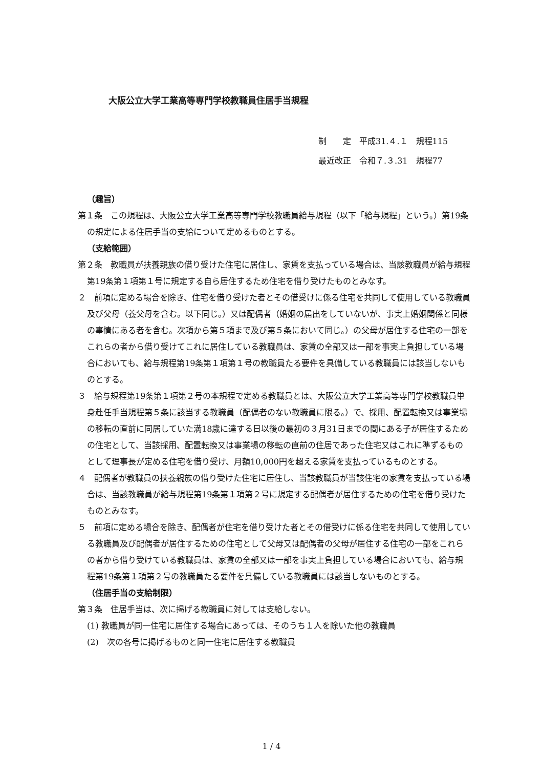大阪公立大学工業高等専門学校教職員住居手当規程
制　　定　平成31.４.１　規程115
最近改正　令和７.３.31　規程77
（趣旨）
第１条　この規程は、大阪公立大学工業高等専門学校教職員給与規程（以下「給与規程」という。）第19条の規定による住居手当の支給について定めるものとする。
（支給範囲）
第２条　教職員が扶養親族の借り受けた住宅に居住し、家賃を支払っている場合は、当該教職員が給与規程第19条第１項第１号に規定する自ら居住するため住宅を借り受けたものとみなす。
２　前項に定める場合を除き、住宅を借り受けた者とその借受けに係る住宅を共同して使用している教職員及び父母（養父母を含む。以下同じ。）又は配偶者（婚姻の届出をしていないが、事実上婚姻関係と同様の事情にある者を含む。次項から第５項まで及び第５条において同じ。）の父母が居住する住宅の一部をこれらの者から借り受けてこれに居住している教職員は、家賃の全部又は一部を事実上負担している場合においても、給与規程第19条第１項第１号の教職員たる要件を具備している教職員には該当しないものとする。
３　給与規程第19条第１項第２号の本規程で定める教職員とは、大阪公立大学工業高等専門学校教職員単身赴任手当規程第５条に該当する教職員（配偶者のない教職員に限る。）で、採用、配置転換又は事業場の移転の直前に同居していた満18歳に達する日以後の最初の３月31日までの間にある子が居住するための住宅として、当該採用、配置転換又は事業場の移転の直前の住居であった住宅又はこれに準ずるものとして理事長が定める住宅を借り受け、月額10,000円を超える家賃を支払っているものとする。
４　配偶者が教職員の扶養親族の借り受けた住宅に居住し、当該教職員が当該住宅の家賃を支払っている場合は、当該教職員が給与規程第19条第１項第２号に規定する配偶者が居住するための住宅を借り受けたものとみなす。
５　前項に定める場合を除き、配偶者が住宅を借り受けた者とその借受けに係る住宅を共同して使用している教職員及び配偶者が居住するための住宅として父母又は配偶者の父母が居住する住宅の一部をこれらの者から借り受けている教職員は、家賃の全部又は一部を事実上負担している場合においても、給与規程第19条第１項第２号の教職員たる要件を具備している教職員には該当しないものとする。
（住居手当の支給制限）
第３条　住居手当は、次に掲げる教職員に対しては支給しない。
(1) 教職員が同一住宅に居住する場合にあっては、そのうち１人を除いた他の教職員
(2)　次の各号に掲げるものと同一住宅に居住する教職員
1 / 4